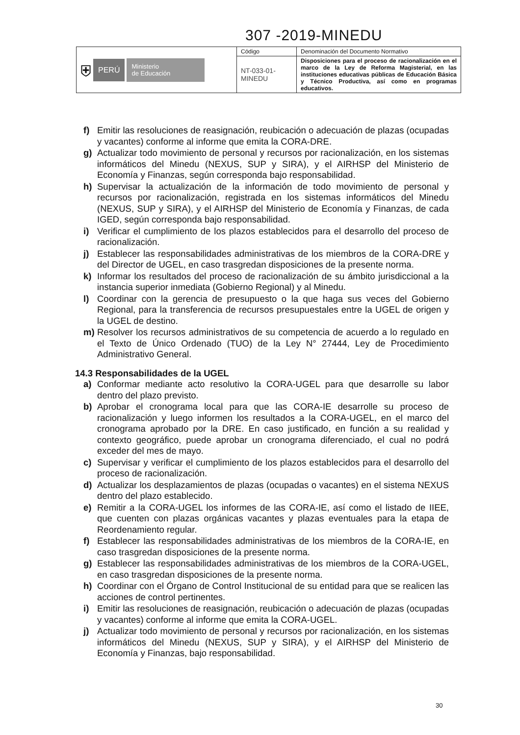307 -2019-MINEDU
| ⛨ PERÚ Ministerio de Educación | Código | Denominación del Documento Normativo |
| | NT-033-01-MINEDU | Disposiciones para el proceso de racionalización en el marco de la Ley de Reforma Magisterial, en las instituciones educativas públicas de Educación Básica y Técnico Productiva, así como en programas educativos. |
f) Emitir las resoluciones de reasignación, reubicación o adecuación de plazas (ocupadas y vacantes) conforme al informe que emita la CORA-DRE.
g) Actualizar todo movimiento de personal y recursos por racionalización, en los sistemas informáticos del Minedu (NEXUS, SUP y SIRA), y el AIRHSP del Ministerio de Economía y Finanzas, según corresponda bajo responsabilidad.
h) Supervisar la actualización de la información de todo movimiento de personal y recursos por racionalización, registrada en los sistemas informáticos del Minedu (NEXUS, SUP y SIRA), y el AIRHSP del Ministerio de Economía y Finanzas, de cada IGED, según corresponda bajo responsabilidad.
i) Verificar el cumplimiento de los plazos establecidos para el desarrollo del proceso de racionalización.
j) Establecer las responsabilidades administrativas de los miembros de la CORA-DRE y del Director de UGEL, en caso trasgredan disposiciones de la presente norma.
k) Informar los resultados del proceso de racionalización de su ámbito jurisdiccional a la instancia superior inmediata (Gobierno Regional) y al Minedu.
l) Coordinar con la gerencia de presupuesto o la que haga sus veces del Gobierno Regional, para la transferencia de recursos presupuestales entre la UGEL de origen y la UGEL de destino.
m) Resolver los recursos administrativos de su competencia de acuerdo a lo regulado en el Texto de Único Ordenado (TUO) de la Ley N° 27444, Ley de Procedimiento Administrativo General.
14.3 Responsabilidades de la UGEL
a) Conformar mediante acto resolutivo la CORA-UGEL para que desarrolle su labor dentro del plazo previsto.
b) Aprobar el cronograma local para que las CORA-IE desarrolle su proceso de racionalización y luego informen los resultados a la CORA-UGEL, en el marco del cronograma aprobado por la DRE. En caso justificado, en función a su realidad y contexto geográfico, puede aprobar un cronograma diferenciado, el cual no podrá exceder del mes de mayo.
c) Supervisar y verificar el cumplimiento de los plazos establecidos para el desarrollo del proceso de racionalización.
d) Actualizar los desplazamientos de plazas (ocupadas o vacantes) en el sistema NEXUS dentro del plazo establecido.
e) Remitir a la CORA-UGEL los informes de las CORA-IE, así como el listado de IIEE, que cuenten con plazas orgánicas vacantes y plazas eventuales para la etapa de Reordenamiento regular.
f) Establecer las responsabilidades administrativas de los miembros de la CORA-IE, en caso trasgredan disposiciones de la presente norma.
g) Establecer las responsabilidades administrativas de los miembros de la CORA-UGEL, en caso trasgredan disposiciones de la presente norma.
h) Coordinar con el Órgano de Control Institucional de su entidad para que se realicen las acciones de control pertinentes.
i) Emitir las resoluciones de reasignación, reubicación o adecuación de plazas (ocupadas y vacantes) conforme al informe que emita la CORA-UGEL.
j) Actualizar todo movimiento de personal y recursos por racionalización, en los sistemas informáticos del Minedu (NEXUS, SUP y SIRA), y el AIRHSP del Ministerio de Economía y Finanzas, bajo responsabilidad.
30